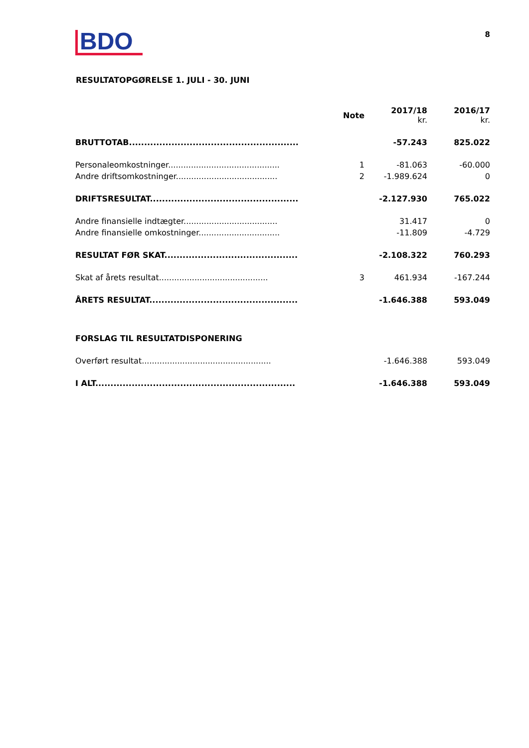BDO
8
RESULTATOPGØRELSE 1. JULI - 30. JUNI
| | Note | 2017/18 kr. | 2016/17 kr. |
| --- | --- | --- | --- |
| BRUTTOTAB........................................................ | | -57.243 | 825.022 |
| Personaleomkostninger............................................ | 1 | -81.063 | -60.000 |
| Andre driftsomkostninger........................................ | 2 | -1.989.624 | 0 |
| DRIFTSRESULTAT................................................. | | -2.127.930 | 765.022 |
| Andre finansielle indtægter..................................... | | 31.417 | 0 |
| Andre finansielle omkostninger................................ | | -11.809 | -4.729 |
| RESULTAT FØR SKAT............................................ | | -2.108.322 | 760.293 |
| Skat af årets resultat........................................... | 3 | 461.934 | -167.244 |
| ÅRETS RESULTAT................................................. | | -1.646.388 | 593.049 |
| FORSLAG TIL RESULTATDISPONERING | | | |
| Overført resultat................................................... | | -1.646.388 | 593.049 |
| I ALT.................................................................. | | -1.646.388 | 593.049 |